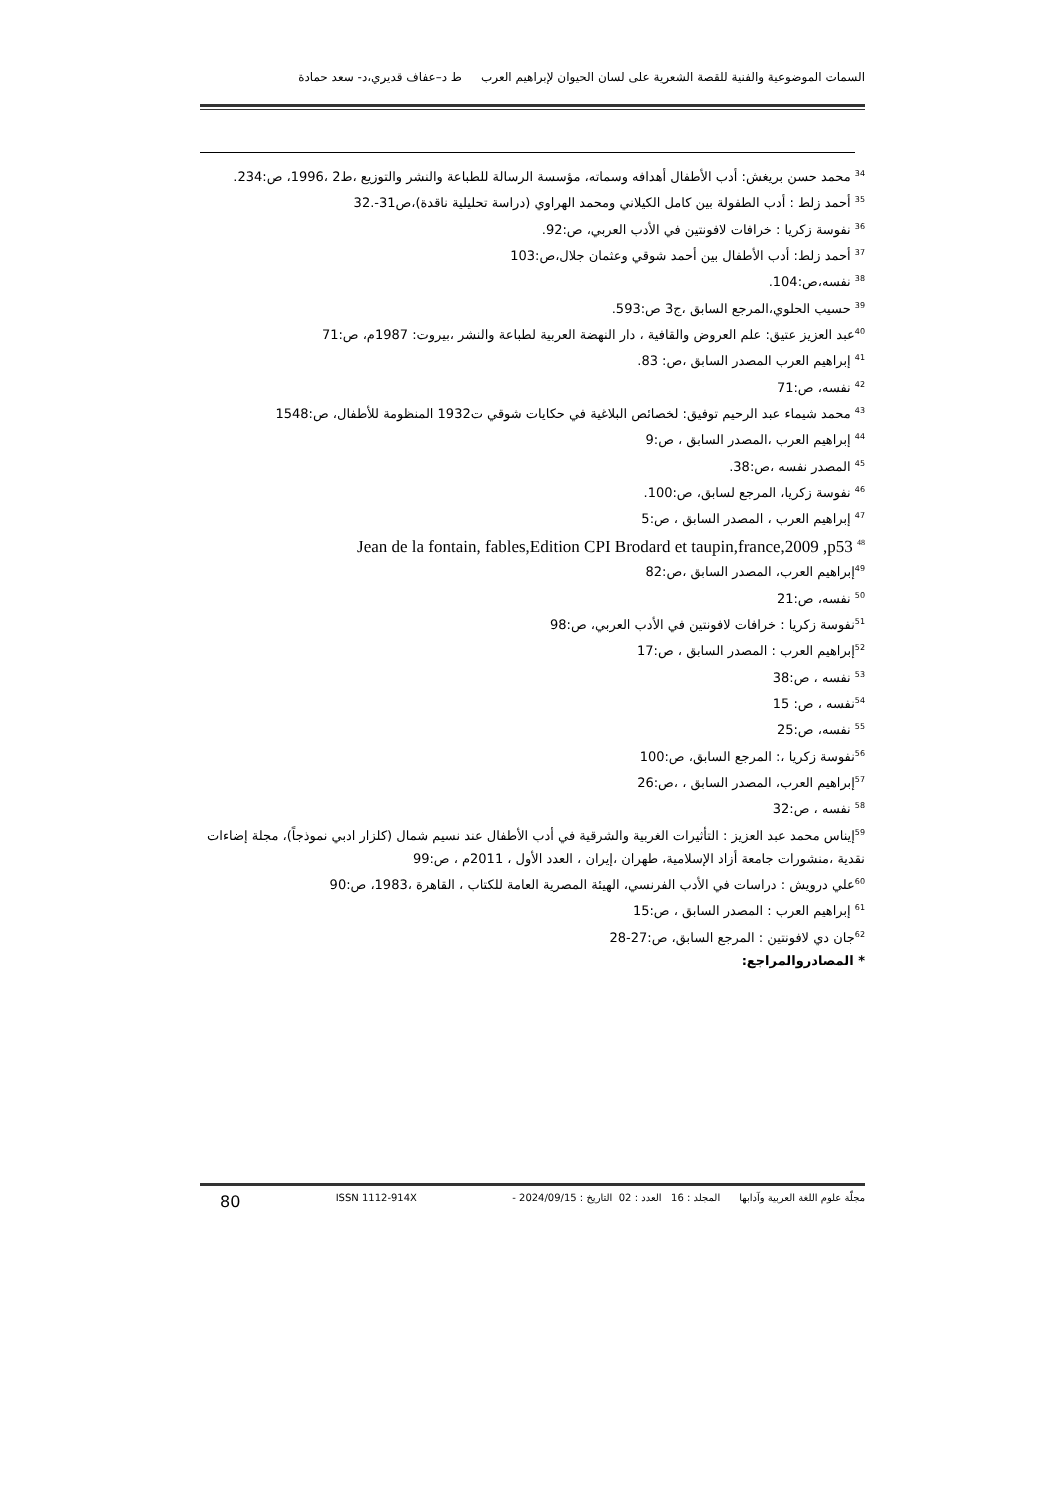السمات الموضوعية والفنية للقصة الشعرية على لسان الحيوان لإبراهيم العرب ط د–عفاف قديري،د- سعد حمادة
<sup>34</sup> محمد حسن بريغش: أدب الأطفال أهدافه وسماته، مؤسسة الرسالة للطباعة والنشر والتوزيع ،ط2 ،1996، ص:234.
<sup>35</sup> أحمد زلط : أدب الطفولة بين كامل الكيلاني ومحمد الهراوي (دراسة تحليلية ناقدة)،ص31-.32
<sup>36</sup> نفوسة زكريا : خرافات لافونتين في الأدب العربي، ص:92.
<sup>37</sup> أحمد زلط: أدب الأطفال بين أحمد شوقي وعثمان جلال،ص:103
<sup>38</sup> نفسه،ص:104.
<sup>39</sup> حسيب الحلوي،المرجع السابق ،ج3 ص:593.
<sup>40</sup> عبد العزيز عتيق: علم العروض والقافية ، دار النهضة العربية لطباعة والنشر ،بيروت: 1987م، ص:71
<sup>41</sup> إبراهيم العرب المصدر السابق ،ص: 83.
<sup>42</sup> نفسه، ص:71
<sup>43</sup> محمد شيماء عبد الرحيم توفيق: لخصائص البلاغية في حكايات شوقي ت1932 المنظومة للأطفال، ص:1548
<sup>44</sup> إبراهيم العرب ،المصدر السابق ، ص:9
<sup>45</sup> المصدر نفسه ،ص:38.
<sup>46</sup> نفوسة زكريا، المرجع لسابق، ص:100.
<sup>47</sup> إبراهيم العرب ، المصدر السابق ، ص:5
Jean de la fontain, fables,Edition CPI Brodard et taupin,france,2009 ,p53 <sup>48</sup>
<sup>49</sup> إبراهيم العرب، المصدر السابق ،ص:82
<sup>50</sup> نفسه، ص:21
<sup>51</sup> نفوسة زكريا : خرافات لافونتين في الأدب العربي، ص:98
<sup>52</sup> إبراهيم العرب : المصدر السابق ، ص:17
<sup>53</sup> نفسه ، ص:38
<sup>54</sup> نفسه ، ص: 15
<sup>55</sup> نفسه، ص:25
<sup>56</sup> نفوسة زكريا ،: المرجع السابق، ص:100
<sup>57</sup> إبراهيم العرب، المصدر السابق ، ،ص:26
<sup>58</sup> نفسه ، ص:32
<sup>59</sup> إيناس محمد عبد العزيز : التأثيرات الغربية والشرقية في أدب الأطفال عند نسيم شمال (كلزار ادبي نموذجاً)، مجلة إضاءات نقدية ،منشورات جامعة أزاد الإسلامية، طهران ،إيران ، العدد الأول ، 2011م ، ص:99
<sup>60</sup> علي درويش : دراسات في الأدب الفرنسي، الهيئة المصرية العامة للكتاب ، القاهرة ،1983، ص:90
<sup>61</sup> إبراهيم العرب : المصدر السابق ، ص:15
<sup>62</sup> جان دي لافونتين : المرجع السابق، ص:27-28
* المصادروالمراجع:
مجلّة علوم اللغة العربية وآدابها المجلد : 16 العدد : 02 التاريخ : 2024/09/15 - ISSN 1112-914X 80